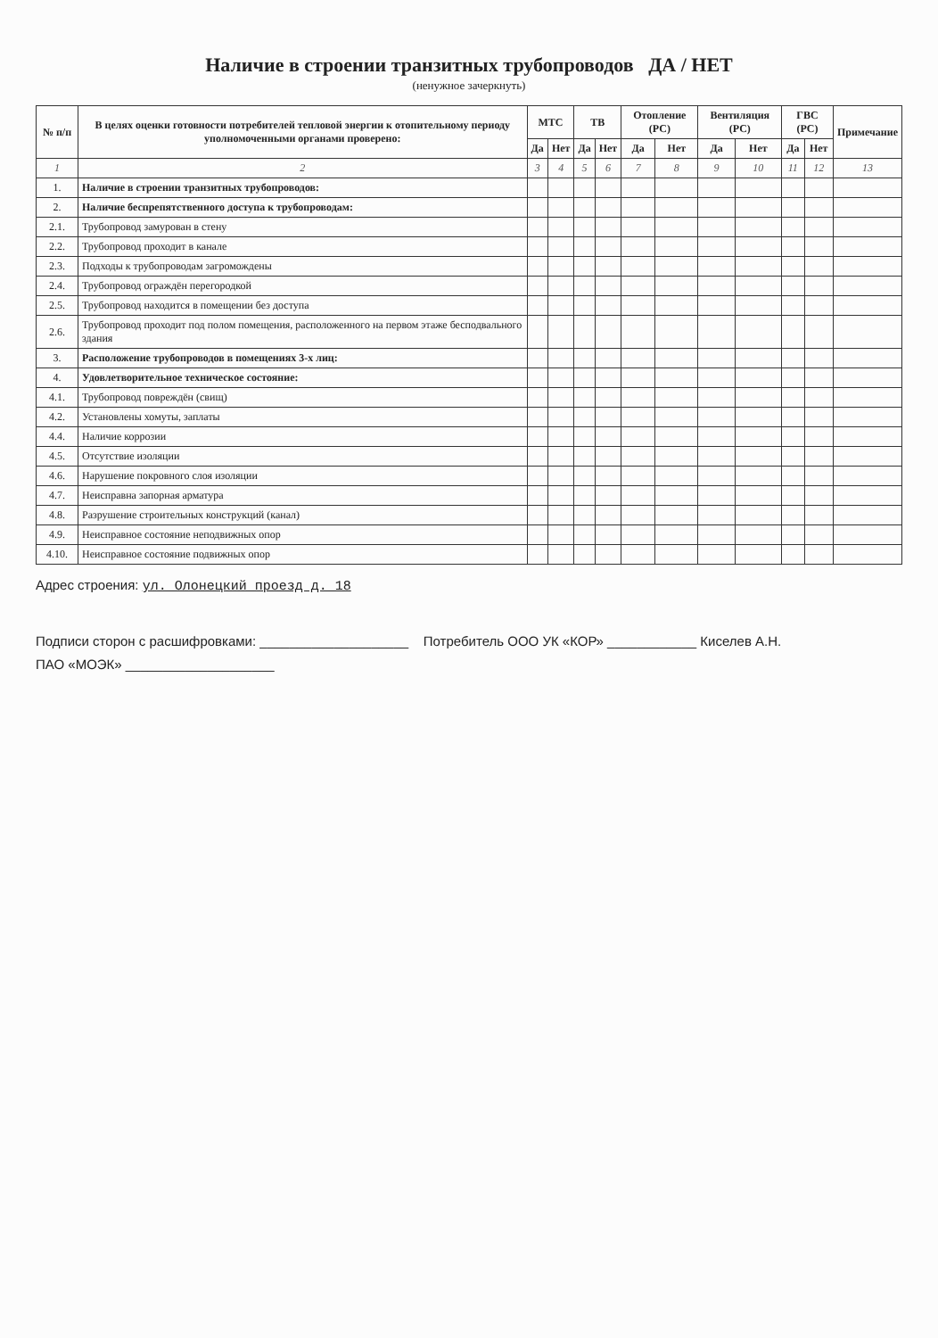Наличие в строении транзитных трубопроводов ДА / НЕТ
(ненужное зачеркнуть)
| № п/п | В целях оценки готовности потребителей тепловой энергии к отопительному периоду уполномоченными органами проверено: | МТС | | ТВ | | Отопление (РС) | | Вентиляция (РС) | | ГВС (РС) | | Примечание |
| --- | --- | --- | --- | --- | --- | --- | --- | --- | --- | --- | --- | --- |
| | | Да | Нет | Да | Нет | Да | Нет | Да | Нет | Да | Нет | |
| 1 | 2 | 3 | 4 | 5 | 6 | 7 | 8 | 9 | 10 | 11 | 12 | 13 |
| 1. | Наличие в строении транзитных трубопроводов: | | | | | | | | | | | |
| 2. | Наличие беспрепятственного доступа к трубопроводам: | | | | | | | | | | | |
| 2.1. | Трубопровод замурован в стену | | | | | | | | | | | |
| 2.2. | Трубопровод проходит в канале | | | | | | | | | | | |
| 2.3. | Подходы к трубопроводам загромождены | | | | | | | | | | | |
| 2.4. | Трубопровод ограждён перегородкой | | | | | | | | | | | |
| 2.5. | Трубопровод находится в помещении без доступа | | | | | | | | | | | |
| 2.6. | Трубопровод проходит под полом помещения, расположенного на первом этаже бесподвального здания | | | | | | | | | | | |
| 3. | Расположение трубопроводов в помещениях 3-х лиц: | | | | | | | | | | | |
| 4. | Удовлетворительное техническое состояние: | | | | | | | | | | | |
| 4.1. | Трубопровод повреждён (свищ) | | | | | | | | | | | |
| 4.2. | Установлены хомуты, заплаты | | | | | | | | | | | |
| 4.4. | Наличие коррозии | | | | | | | | | | | |
| 4.5. | Отсутствие изоляции | | | | | | | | | | | |
| 4.6. | Нарушение покровного слоя изоляции | | | | | | | | | | | |
| 4.7. | Неисправна запорная арматура | | | | | | | | | | | |
| 4.8. | Разрушение строительных конструкций (канал) | | | | | | | | | | | |
| 4.9. | Неисправное состояние неподвижных опор | | | | | | | | | | | |
| 4.10. | Неисправное состояние подвижных опор | | | | | | | | | | | |
Адрес строения: ул. Олонецкий проезд д. 18
Подписи сторон с расшифровками: ____________________ Потребитель ООО УК «КОР» ____________ Киселев А.Н.
ПАО «МОЭК» ____________________